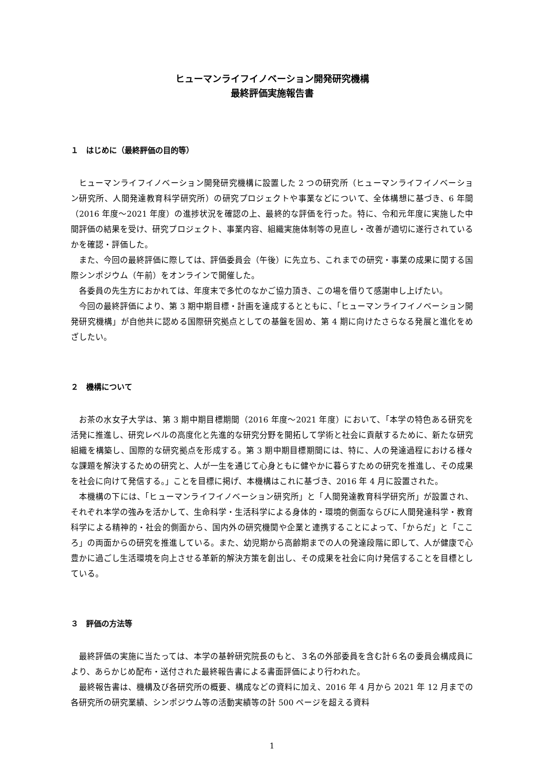ヒューマンライフイノベーション開発研究機構
最終評価実施報告書
１　はじめに（最終評価の目的等）
ヒューマンライフイノベーション開発研究機構に設置した 2 つの研究所（ヒューマンライフイノベーション研究所、人間発達教育科学研究所）の研究プロジェクトや事業などについて、全体構想に基づき、6 年間（2016 年度～2021 年度）の進捗状況を確認の上、最終的な評価を行った。特に、令和元年度に実施した中間評価の結果を受け、研究プロジェクト、事業内容、組織実施体制等の見直し・改善が適切に遂行されているかを確認・評価した。
また、今回の最終評価に際しては、評価委員会（午後）に先立ち、これまでの研究・事業の成果に関する国際シンポジウム（午前）をオンラインで開催した。
各委員の先生方におかれては、年度末で多忙のなかご協力頂き、この場を借りて感謝申し上げたい。
今回の最終評価により、第 3 期中期目標・計画を達成するとともに、「ヒューマンライフイノベーション開発研究機構」が自他共に認める国際研究拠点としての基盤を固め、第 4 期に向けたさらなる発展と進化をめざしたい。
２　機構について
お茶の水女子大学は、第 3 期中期目標期間（2016 年度～2021 年度）において、「本学の特色ある研究を活発に推進し、研究レベルの高度化と先進的な研究分野を開拓して学術と社会に貢献するために、新たな研究組織を構築し、国際的な研究拠点を形成する。第 3 期中期目標期間には、特に、人の発達過程における様々な課題を解決するための研究と、人が一生を通じて心身ともに健やかに暮らすための研究を推進し、その成果を社会に向けて発信する。」ことを目標に掲げ、本機構はこれに基づき、2016 年 4 月に設置された。
本機構の下には、「ヒューマンライフイノベーション研究所」と「人間発達教育科学研究所」が設置され、それぞれ本学の強みを活かして、生命科学・生活科学による身体的・環境的側面ならびに人間発達科学・教育科学による精神的・社会的側面から、国内外の研究機関や企業と連携することによって、「からだ」と「こころ」の両面からの研究を推進している。また、幼児期から高齢期までの人の発達段階に即して、人が健康で心豊かに過ごし生活環境を向上させる革新的解決方策を創出し、その成果を社会に向け発信することを目標としている。
３　評価の方法等
最終評価の実施に当たっては、本学の基幹研究院長のもと、３名の外部委員を含む計６名の委員会構成員により、あらかじめ配布・送付された最終報告書による書面評価により行われた。
最終報告書は、機構及び各研究所の概要、構成などの資料に加え、2016 年 4 月から 2021 年 12 月までの各研究所の研究業績、シンポジウム等の活動実績等の計 500 ページを超える資料
1